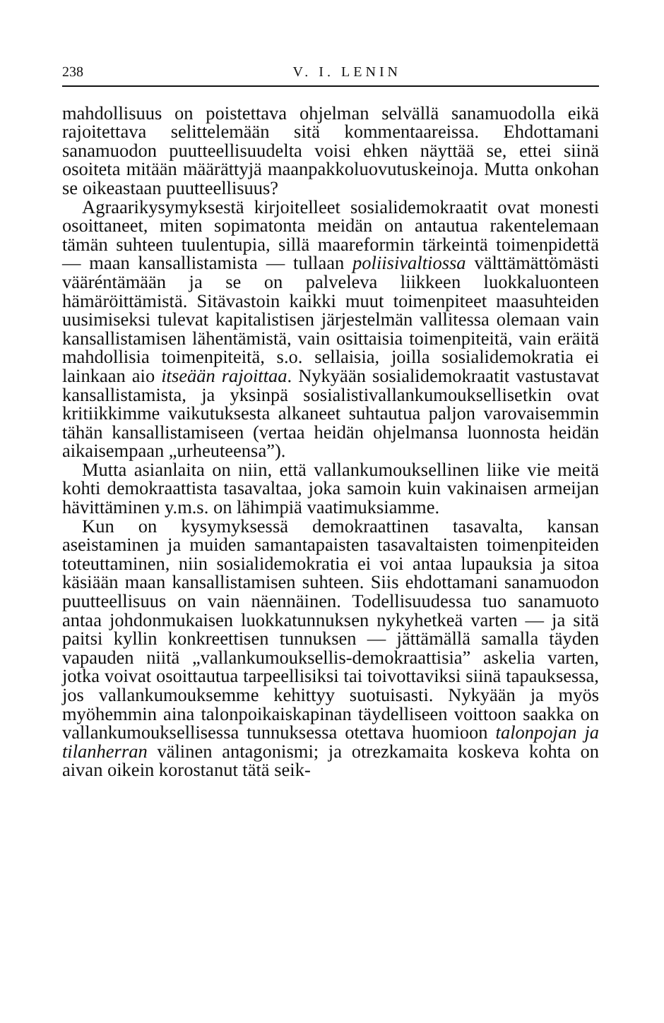238 V. I. LENIN
mahdollisuus on poistettava ohjelman selvällä sanamuodolla eikä rajoitettava selittelemään sitä kommentaareissa. Ehdottamani sanamuodon puutteellisuudelta voisi ehken näyttää se, ettei siinä osoiteta mitään määrättyjä maanpakkoluovutuskeinoja. Mutta onkohan se oikeastaan puutteellisuus?
Agraarikysymyksestä kirjoitelleet sosialidemokraatit ovat monesti osoittaneet, miten sopimatonta meidän on antautua rakentelemaan tämän suhteen tuulentupia, sillä maareformin tärkeintä toimenpidettä — maan kansallistamista — tullaan poliisivaltiossa välttämättömästi vääréntämään ja se on palveleva liikkeen luokkaluonteen hämäröittämistä. Sitävastoin kaikki muut toimenpiteet maasuhteiden uusimiseksi tulevat kapitalistisen järjestelmän vallitessa olemaan vain kansallistamisen lähentämistä, vain osittaisia toimenpiteitä, vain eräitä mahdollisia toimenpiteitä, s.o. sellaisia, joilla sosialidemokratia ei lainkaan aio itseään rajoittaa. Nykyään sosialidemokraatit vastustavat kansallistamista, ja yksinpä sosialistivallankumouksellisetkin ovat kritiikkimme vaikutuksesta alkaneet suhtautua paljon varovaisemmin tähän kansallistamiseen (vertaa heidän ohjelmansa luonnosta heidän aikaisempaan „urheuteensa”).
Mutta asianlaita on niin, että vallankumouksellinen liike vie meitä kohti demokraattista tasavaltaa, joka samoin kuin vakinaisen armeijan hävittäminen y.m.s. on lähimpiä vaatimuksiamme.
Kun on kysymyksessä demokraattinen tasavalta, kansan aseistaminen ja muiden samantapaisten tasavaltaisten toimenpiteiden toteuttaminen, niin sosialidemokratia ei voi antaa lupauksia ja sitoa käsiään maan kansallistamisen suhteen. Siis ehdottamani sanamuodon puutteellisuus on vain näennäinen. Todellisuudessa tuo sanamuoto antaa johdonmukaisen luokkatunnuksen nykyhetkeä varten — ja sitä paitsi kyllin konkreettisen tunnuksen — jättämällä samalla täyden vapauden niitä „vallankumouksellis-demokraattisia” askelia varten, jotka voivat osoittautua tarpeellisiksi tai toivottaviksi siinä tapauksessa, jos vallankumouksemme kehittyy suotuisasti. Nykyään ja myös myöhemmin aina talonpoikaiskapinan täydelliseen voittoon saakka on vallankumouksellisessa tunnuksessa otettava huomioon talonpojan ja tilanherran välinen antagonismi; ja otrezkamaita koskeva kohta on aivan oikein korostanut tätä seik-